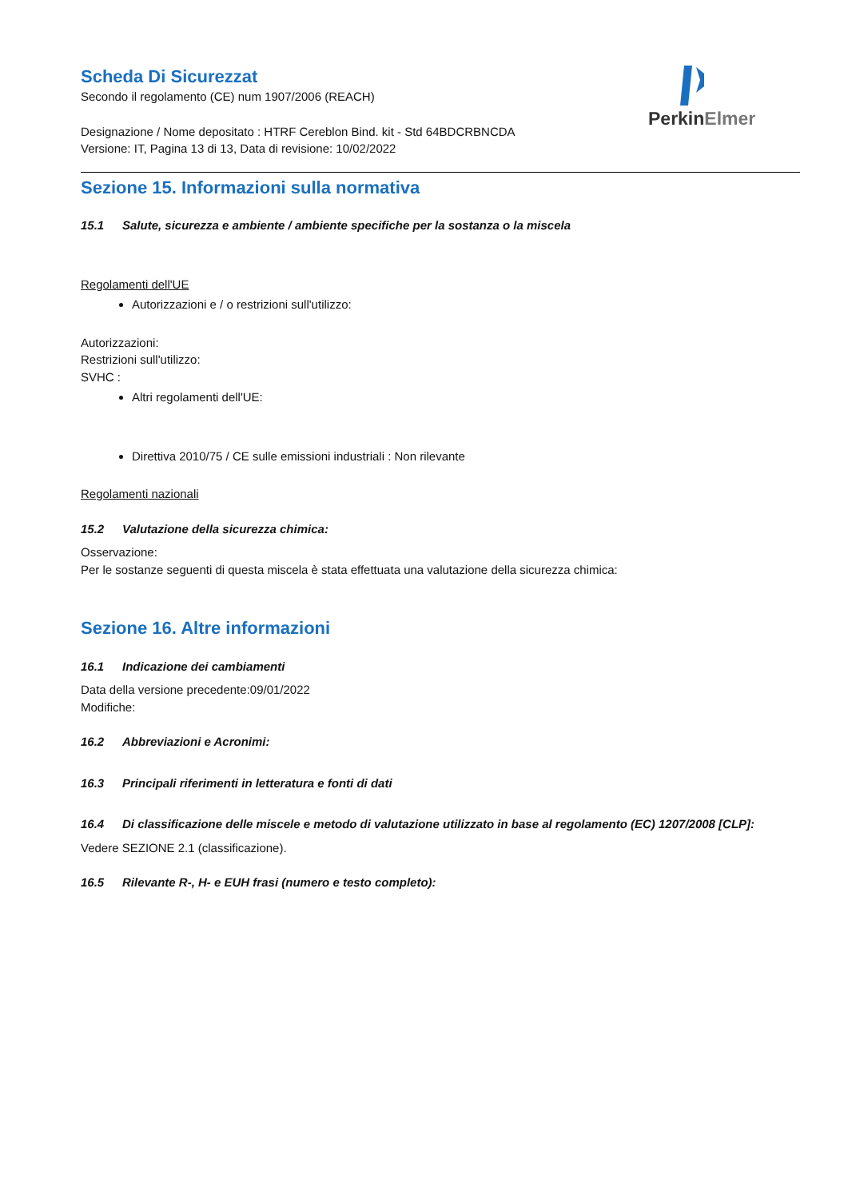Scheda Di Sicurezzat
Secondo il regolamento (CE) num 1907/2006 (REACH)
Designazione / Nome depositato : HTRF Cereblon Bind. kit - Std 64BDCRBNCDA
Versione: IT, Pagina 13 di 13, Data di revisione: 10/02/2022
Perkin Elmer
Sezione 15. Informazioni sulla normativa
15.1 Salute, sicurezza e ambiente / ambiente specifiche per la sostanza o la miscela
Regolamenti dell'UE
Autorizzazioni e / o restrizioni sull'utilizzo:
Autorizzazioni:
Restrizioni sull'utilizzo:
SVHC :
Altri regolamenti dell'UE:
Direttiva 2010/75 / CE sulle emissioni industriali : Non rilevante
Regolamenti nazionali
15.2 Valutazione della sicurezza chimica:
Osservazione:
Per le sostanze seguenti di questa miscela è stata effettuata una valutazione della sicurezza chimica:
Sezione 16. Altre informazioni
16.1 Indicazione dei cambiamenti
Data della versione precedente:09/01/2022
Modifiche:
16.2 Abbreviazioni e Acronimi:
16.3 Principali riferimenti in letteratura e fonti di dati
16.4 Di classificazione delle miscele e metodo di valutazione utilizzato in base al regolamento (EC) 1207/2008 [CLP]:
Vedere SEZIONE 2.1 (classificazione).
16.5 Rilevante R-, H- e EUH frasi (numero e testo completo):